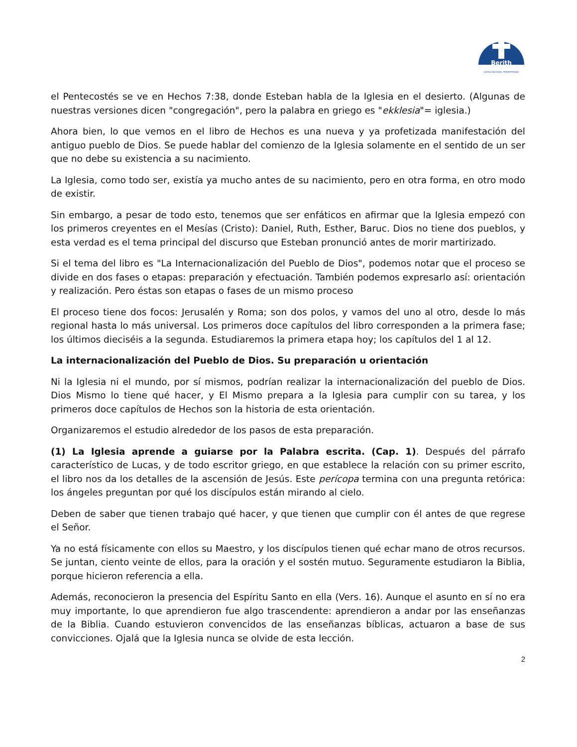Berith
IGLESIA NACIONAL PRESBITERIANA
el Pentecostés se ve en Hechos 7:38, donde Esteban habla de la Iglesia en el desierto. (Algunas de nuestras versiones dicen "congregación", pero la palabra en griego es "ekklesia"= iglesia.)
Ahora bien, lo que vemos en el libro de Hechos es una nueva y ya profetizada manifestación del antiguo pueblo de Dios. Se puede hablar del comienzo de la Iglesia solamente en el sentido de un ser que no debe su existencia a su nacimiento.
La Iglesia, como todo ser, existía ya mucho antes de su nacimiento, pero en otra forma, en otro modo de existir.
Sin embargo, a pesar de todo esto, tenemos que ser enfáticos en afirmar que la Iglesia empezó con los primeros creyentes en el Mesías (Cristo): Daniel, Ruth, Esther, Baruc. Dios no tiene dos pueblos, y esta verdad es el tema principal del discurso que Esteban pronunció antes de morir martirizado.
Si el tema del libro es "La Internacionalización del Pueblo de Dios", podemos notar que el proceso se divide en dos fases o etapas: preparación y efectuación. También podemos expresarlo así: orientación y realización. Pero éstas son etapas o fases de un mismo proceso
El proceso tiene dos focos: Jerusalén y Roma; son dos polos, y vamos del uno al otro, desde lo más regional hasta lo más universal. Los primeros doce capítulos del libro corresponden a la primera fase; los últimos dieciséis a la segunda. Estudiaremos la primera etapa hoy; los capítulos del 1 al 12.
La internacionalización del Pueblo de Dios. Su preparación u orientación
Ni la Iglesia ni el mundo, por sí mismos, podrían realizar la internacionalización del pueblo de Dios. Dios Mismo lo tiene qué hacer, y El Mismo prepara a la Iglesia para cumplir con su tarea, y los primeros doce capítulos de Hechos son la historia de esta orientación.
Organizaremos el estudio alrededor de los pasos de esta preparación.
(1) La Iglesia aprende a guiarse por la Palabra escrita. (Cap. 1). Después del párrafo característico de Lucas, y de todo escritor griego, en que establece la relación con su primer escrito, el libro nos da los detalles de la ascensión de Jesús. Este perícopa termina con una pregunta retórica: los ángeles preguntan por qué los discípulos están mirando al cielo.
Deben de saber que tienen trabajo qué hacer, y que tienen que cumplir con él antes de que regrese el Señor.
Ya no está físicamente con ellos su Maestro, y los discípulos tienen qué echar mano de otros recursos. Se juntan, ciento veinte de ellos, para la oración y el sostén mutuo. Seguramente estudiaron la Biblia, porque hicieron referencia a ella.
Además, reconocieron la presencia del Espíritu Santo en ella (Vers. 16). Aunque el asunto en sí no era muy importante, lo que aprendieron fue algo trascendente: aprendieron a andar por las enseñanzas de la Biblia. Cuando estuvieron convencidos de las enseñanzas bíblicas, actuaron a base de sus convicciones. Ojalá que la Iglesia nunca se olvide de esta lección.
2